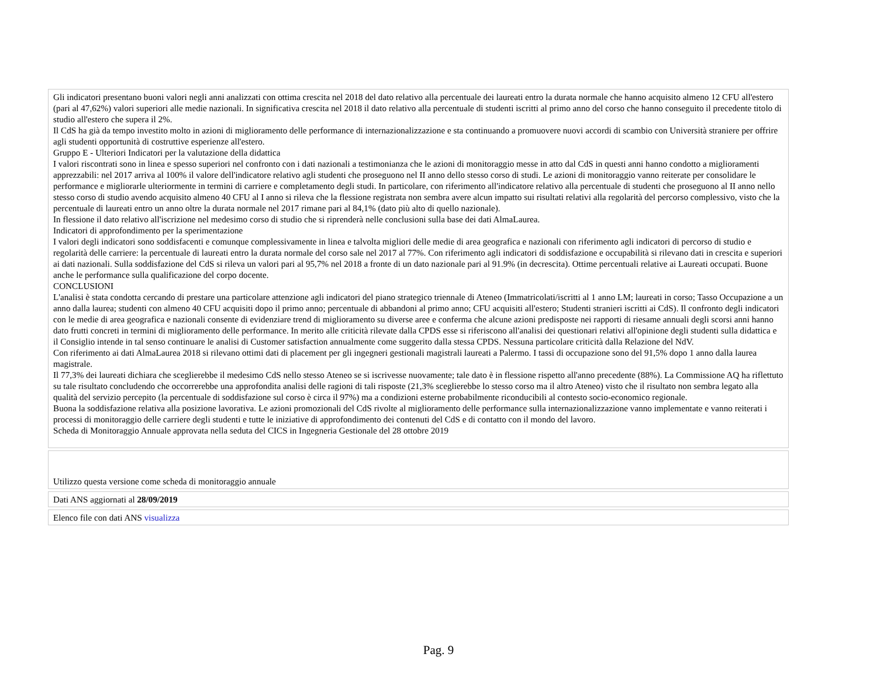Gli indicatori presentano buoni valori negli anni analizzati con ottima crescita nel 2018 del dato relativo alla percentuale dei laureati entro la durata normale che hanno acquisito almeno 12 CFU all'estero (pari al 47,62%) valori superiori alle medie nazionali. In significativa crescita nel 2018 il dato relativo alla percentuale di studenti iscritti al primo anno del corso che hanno conseguito il precedente titolo di studio all'estero che supera il 2%.
Il CdS ha già da tempo investito molto in azioni di miglioramento delle performance di internazionalizzazione e sta continuando a promuovere nuovi accordi di scambio con Università straniere per offrire agli studenti opportunità di costruttive esperienze all'estero.
Gruppo E - Ulteriori Indicatori per la valutazione della didattica
I valori riscontrati sono in linea e spesso superiori nel confronto con i dati nazionali a testimonianza che le azioni di monitoraggio messe in atto dal CdS in questi anni hanno condotto a miglioramenti apprezzabili: nel 2017 arriva al 100% il valore dell'indicatore relativo agli studenti che proseguono nel II anno dello stesso corso di studi. Le azioni di monitoraggio vanno reiterate per consolidare le performance e migliorarle ulteriormente in termini di carriere e completamento degli studi. In particolare, con riferimento all'indicatore relativo alla percentuale di studenti che proseguono al II anno nello stesso corso di studio avendo acquisito almeno 40 CFU al I anno si rileva che la flessione registrata non sembra avere alcun impatto sui risultati relativi alla regolarità del percorso complessivo, visto che la percentuale di laureati entro un anno oltre la durata normale nel 2017 rimane pari al 84,1% (dato più alto di quello nazionale).
In flessione il dato relativo all'iscrizione nel medesimo corso di studio che si riprenderà nelle conclusioni sulla base dei dati AlmaLaurea.
Indicatori di approfondimento per la sperimentazione
I valori degli indicatori sono soddisfacenti e comunque complessivamente in linea e talvolta migliori delle medie di area geografica e nazionali con riferimento agli indicatori di percorso di studio e regolarità delle carriere: la percentuale di laureati entro la durata normale del corso sale nel 2017 al 77%. Con riferimento agli indicatori di soddisfazione e occupabilità si rilevano dati in crescita e superiori ai dati nazionali. Sulla soddisfazione del CdS si rileva un valori pari al 95,7% nel 2018 a fronte di un dato nazionale pari al 91.9% (in decrescita). Ottime percentuali relative ai Laureati occupati. Buone anche le performance sulla qualificazione del corpo docente.
CONCLUSIONI
L'analisi è stata condotta cercando di prestare una particolare attenzione agli indicatori del piano strategico triennale di Ateneo (Immatricolati/iscritti al 1 anno LM; laureati in corso; Tasso Occupazione a un anno dalla laurea; studenti con almeno 40 CFU acquisiti dopo il primo anno; percentuale di abbandoni al primo anno; CFU acquisiti all'estero; Studenti stranieri iscritti ai CdS). Il confronto degli indicatori con le medie di area geografica e nazionali consente di evidenziare trend di miglioramento su diverse aree e conferma che alcune azioni predisposte nei rapporti di riesame annuali degli scorsi anni hanno dato frutti concreti in termini di miglioramento delle performance. In merito alle criticità rilevate dalla CPDS esse si riferiscono all'analisi dei questionari relativi all'opinione degli studenti sulla didattica e il Consiglio intende in tal senso continuare le analisi di Customer satisfaction annualmente come suggerito dalla stessa CPDS. Nessuna particolare criticità dalla Relazione del NdV.
Con riferimento ai dati AlmaLaurea 2018 si rilevano ottimi dati di placement per gli ingegneri gestionali magistrali laureati a Palermo. I tassi di occupazione sono del 91,5% dopo 1 anno dalla laurea magistrale.
Il 77,3% dei laureati dichiara che sceglierebbe il medesimo CdS nello stesso Ateneo se si iscrivesse nuovamente; tale dato è in flessione rispetto all'anno precedente (88%). La Commissione AQ ha riflettuto su tale risultato concludendo che occorrerebbe una approfondita analisi delle ragioni di tali risposte (21,3% sceglierebbe lo stesso corso ma il altro Ateneo) visto che il risultato non sembra legato alla qualità del servizio percepito (la percentuale di soddisfazione sul corso è circa il 97%) ma a condizioni esterne probabilmente riconducibili al contesto socio-economico regionale.
Buona la soddisfazione relativa alla posizione lavorativa. Le azioni promozionali del CdS rivolte al miglioramento delle performance sulla internazionalizzazione vanno implementate e vanno reiterati i processi di monitoraggio delle carriere degli studenti e tutte le iniziative di approfondimento dei contenuti del CdS e di contatto con il mondo del lavoro.
Scheda di Monitoraggio Annuale approvata nella seduta del CICS in Ingegneria Gestionale del 28 ottobre 2019
Utilizzo questa versione come scheda di monitoraggio annuale
Dati ANS aggiornati al 28/09/2019
Elenco file con dati ANS visualizza
Pag. 9